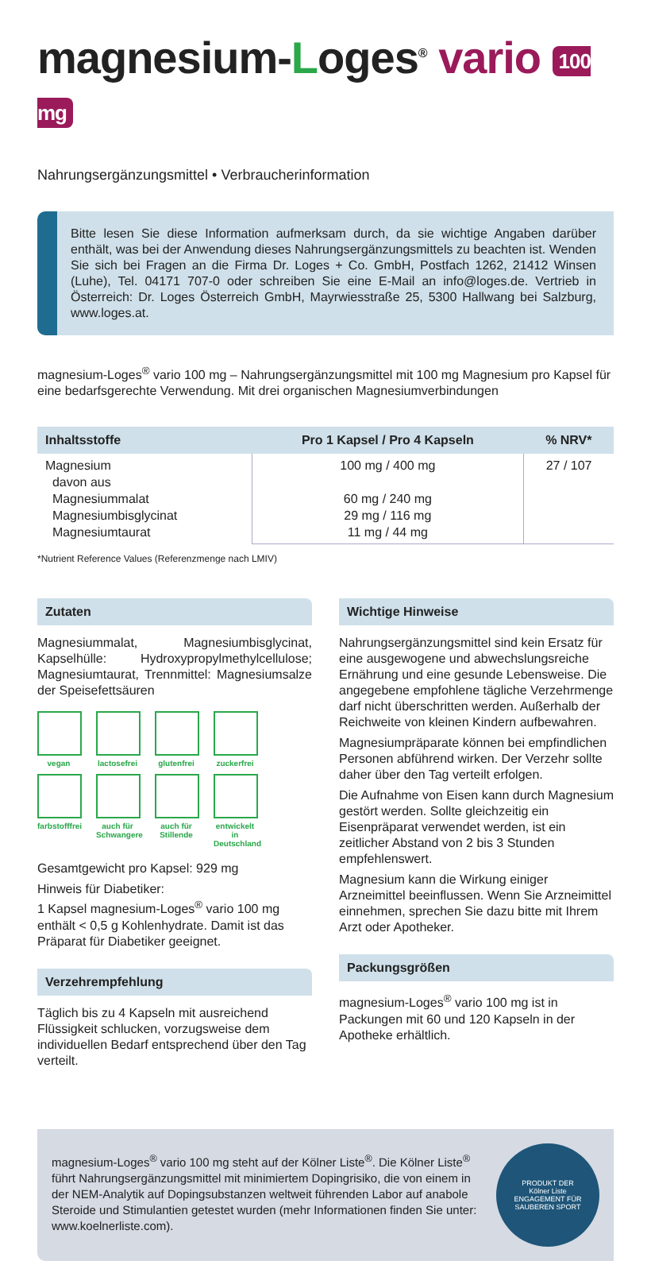magnesium-Loges<sup>®</sup> vario 100 mg
Nahrungsergänzungsmittel • Verbraucherinformation
Bitte lesen Sie diese Information aufmerksam durch, da sie wichtige Angaben darüber enthält, was bei der Anwendung dieses Nahrungsergänzungsmittels zu beachten ist. Wenden Sie sich bei Fragen an die Firma Dr. Loges + Co. GmbH, Postfach 1262, 21412 Winsen (Luhe), Tel. 04171 707-0 oder schreiben Sie eine E-Mail an info@loges.de. Vertrieb in Österreich: Dr. Loges Österreich GmbH, Mayrwiesstraße 25, 5300 Hallwang bei Salzburg, www.loges.at.
magnesium-Loges<sup>®</sup> vario 100 mg – Nahrungsergänzungsmittel mit 100 mg Magnesium pro Kapsel für eine bedarfsgerechte Verwendung. Mit drei organischen Magnesiumverbindungen
| Inhaltsstoffe | Pro 1 Kapsel / Pro 4 Kapseln | % NRV* |
| --- | --- | --- |
| Magnesium davon aus Magnesiummalat Magnesiumbisglycinat Magnesiumtaurat | 100 mg / 400 mg 60 mg / 240 mg 29 mg / 116 mg 11 mg / 44 mg | 27 / 107 |
*Nutrient Reference Values (Referenzmenge nach LMIV)
Zutaten
Magnesiummalat, Magnesiumbisglycinat, Kapselhülle: Hydroxypropylmethylcellulose; Magnesiumtaurat, Trennmittel: Magnesiumsalze der Speisefettsäuren
vegan
lactosefrei
glutenfrei
zuckerfrei
farbstofffrei
auch für Schwangere
auch für Stillende
entwickelt in Deutschland
Gesamtgewicht pro Kapsel: 929 mg
Hinweis für Diabetiker:
1 Kapsel magnesium-Loges<sup>®</sup> vario 100 mg enthält < 0,5 g Kohlenhydrate. Damit ist das Präparat für Diabetiker geeignet.
Verzehrempfehlung
Täglich bis zu 4 Kapseln mit ausreichend Flüssigkeit schlucken, vorzugsweise dem individuellen Bedarf entsprechend über den Tag verteilt.
Wichtige Hinweise
Nahrungsergänzungsmittel sind kein Ersatz für eine ausgewogene und abwechslungsreiche Ernährung und eine gesunde Lebensweise. Die angegebene empfohlene tägliche Verzehrmenge darf nicht überschritten werden. Außerhalb der Reichweite von kleinen Kindern aufbewahren.
Magnesiumpräparate können bei empfindlichen Personen abführend wirken. Der Verzehr sollte daher über den Tag verteilt erfolgen.
Die Aufnahme von Eisen kann durch Magnesium gestört werden. Sollte gleichzeitig ein Eisenpräparat verwendet werden, ist ein zeitlicher Abstand von 2 bis 3 Stunden empfehlenswert.
Magnesium kann die Wirkung einiger Arzneimittel beeinflussen. Wenn Sie Arzneimittel einnehmen, sprechen Sie dazu bitte mit Ihrem Arzt oder Apotheker.
Packungsgrößen
magnesium-Loges<sup>®</sup> vario 100 mg ist in Packungen mit 60 und 120 Kapseln in der Apotheke erhältlich.
magnesium-Loges<sup>®</sup> vario 100 mg steht auf der Kölner Liste<sup>®</sup>. Die Kölner Liste<sup>®</sup> führt Nahrungsergänzungsmittel mit minimiertem Dopingrisiko, die von einem in der NEM-Analytik auf Dopingsubstanzen weltweit führenden Labor auf anabole Steroide und Stimulantien getestet wurden (mehr Informationen finden Sie unter: www.koelnerliste.com).
PRODUKT DER
Kölner Liste
ENGAGEMENT FÜR SAUBEREN SPORT